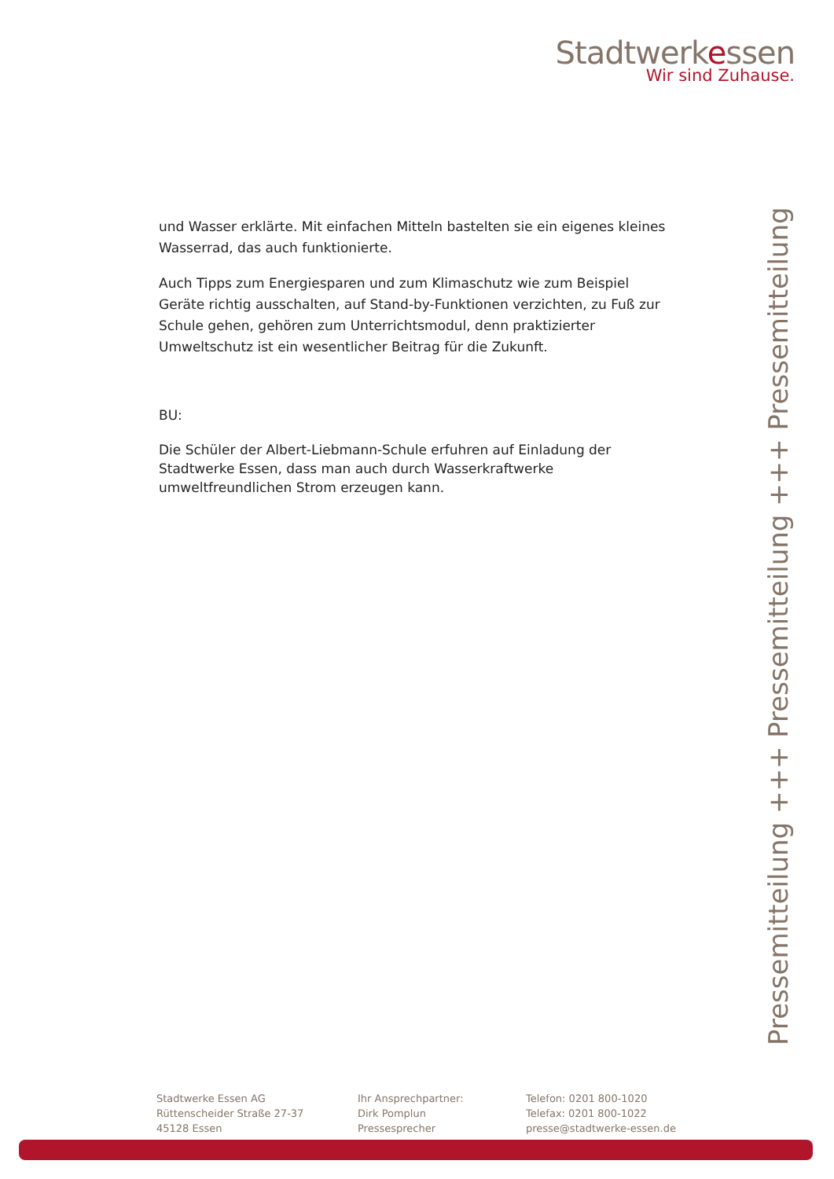Stadtwerkessen
Wir sind Zuhause.
und Wasser erklärte. Mit einfachen Mitteln bastelten sie ein eigenes kleines Wasserrad, das auch funktionierte.
Auch Tipps zum Energiesparen und zum Klimaschutz wie zum Beispiel Geräte richtig ausschalten, auf Stand-by-Funktionen verzichten, zu Fuß zur Schule gehen, gehören zum Unterrichtsmodul, denn praktizierter Umweltschutz ist ein wesentlicher Beitrag für die Zukunft.
BU:
Die Schüler der Albert-Liebmann-Schule erfuhren auf Einladung der Stadtwerke Essen, dass man auch durch Wasserkraftwerke umweltfreundlichen Strom erzeugen kann.
Pressemitteilung +++ Pressemitteilung +++ Pressemitteilung
Stadtwerke Essen AG
Rüttenscheider Straße 27-37
45128 Essen
Ihr Ansprechpartner:
Dirk Pomplun
Pressesprecher
Telefon: 0201 800-1020
Telefax: 0201 800-1022
presse@stadtwerke-essen.de